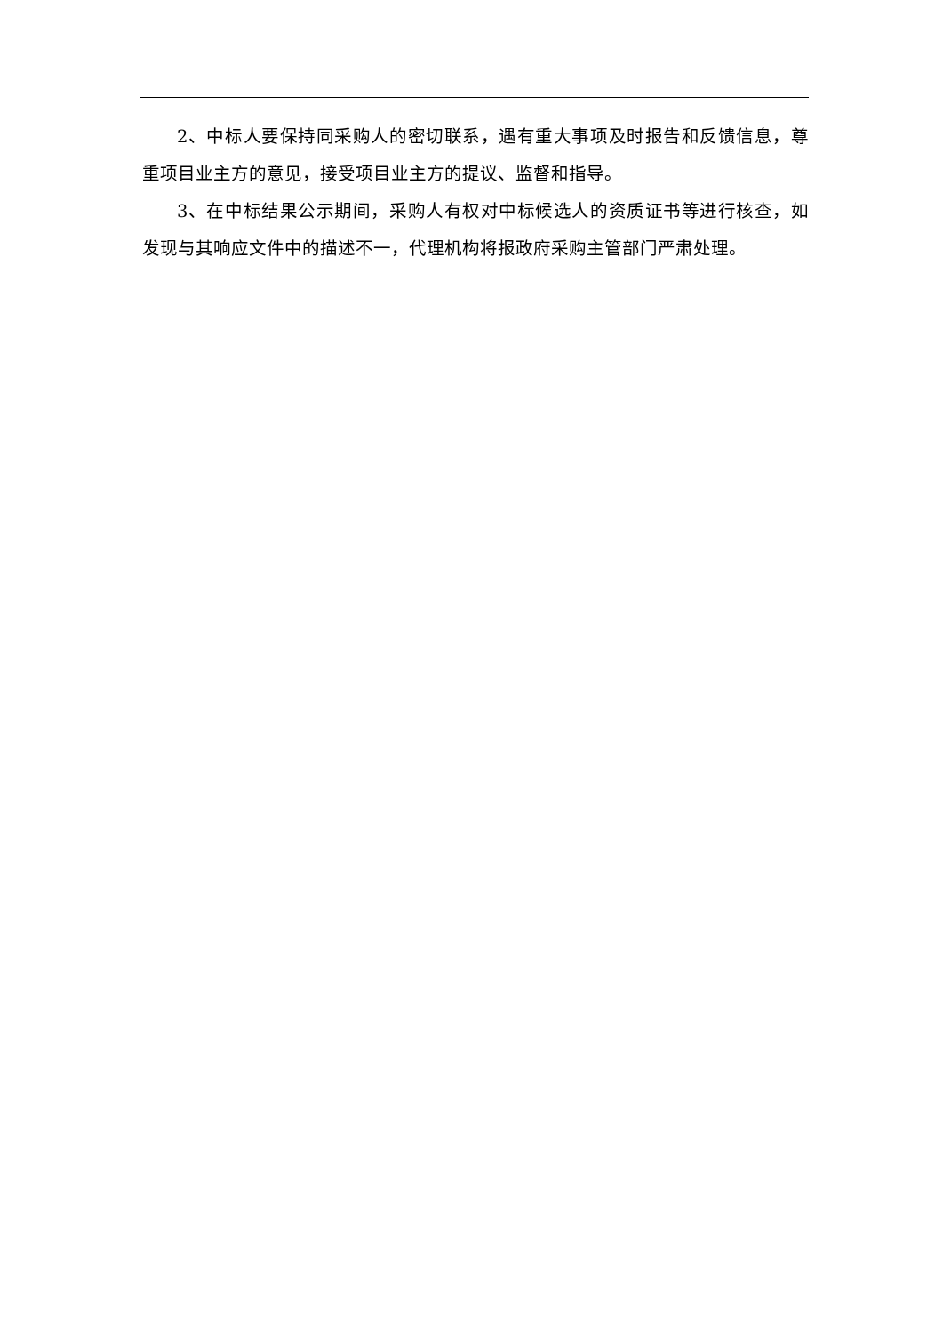2、中标人要保持同采购人的密切联系，遇有重大事项及时报告和反馈信息，尊重项目业主方的意见，接受项目业主方的提议、监督和指导。
3、在中标结果公示期间，采购人有权对中标候选人的资质证书等进行核查，如发现与其响应文件中的描述不一，代理机构将报政府采购主管部门严肃处理。